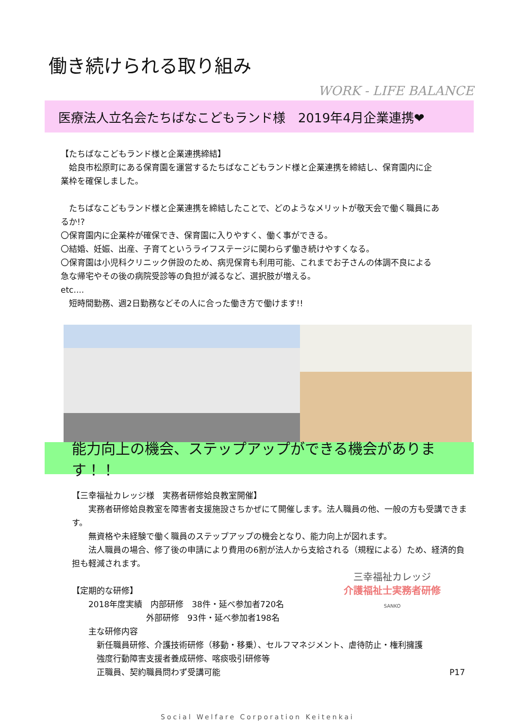働き続けられる取り組み
WORK - LIFE BALANCE
医療法人立名会たちばなこどもランド様　2019年4月企業連携❤
【たちばなこどもランド様と企業連携締結】
　姶良市松原町にある保育園を運営するたちばなこどもランド様と企業連携を締結し、保育園内に企業枠を確保しました。
　たちばなこどもランド様と企業連携を締結したことで、どのようなメリットが敬天会で働く職員にあるか!?
〇保育園内に企業枠が確保でき、保育園に入りやすく、働く事ができる。
〇結婚、妊娠、出産、子育てというライフステージに関わらず働き続けやすくなる。
〇保育園は小児科クリニック併設のため、病児保育も利用可能、これまでお子さんの体調不良による急な帰宅やその後の病院受診等の負担が減るなど、選択肢が増える。
etc....
　短時間勤務、週2日勤務などその人に合った働き方で働けます!!
能力向上の機会、ステップアップができる機会があります！！
【三幸福祉カレッジ様　実務者研修姶良教室開催】
　　実務者研修姶良教室を障害者支援施設さちかぜにて開催します。法人職員の他、一般の方も受講できます。
　　無資格や未経験で働く職員のステップアップの機会となり、能力向上が図れます。
　　法人職員の場合、修了後の申請により費用の6割が法人から支給される（規程による）ため、経済的負担も軽減されます。
三幸福祉カレッジ
介護福祉士実務者研修
SANKO
【定期的な研修】
　　2018年度実績　内部研修　38件・延べ参加者720名
　　　　　　　　　外部研修　93件・延べ参加者198名
　　主な研修内容
　　　新任職員研修、介護技術研修（移動・移乗）、セルフマネジメント、虐待防止・権利擁護
　　　強度行動障害支援者養成研修、喀痰吸引研修等
　　　正職員、契約職員問わず受講可能 P17
Social Welfare Corporation Keitenkai